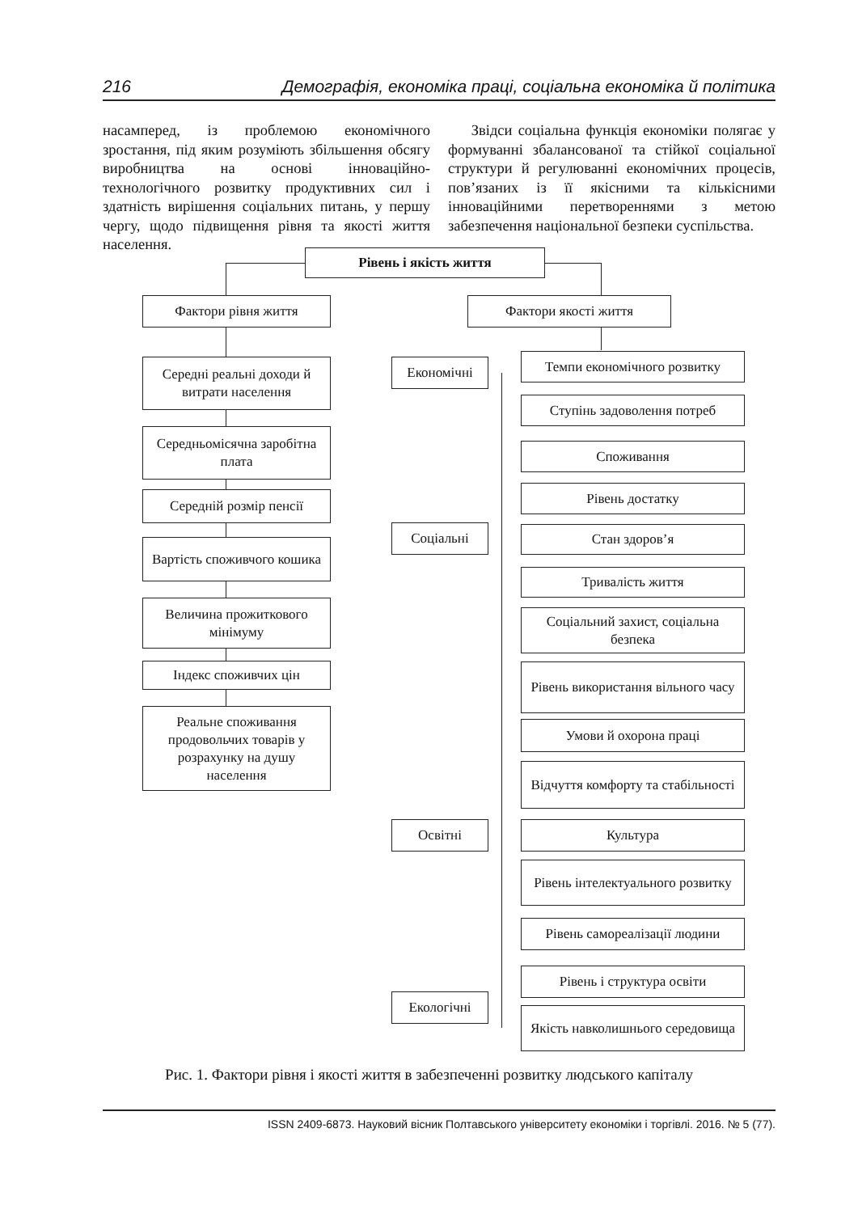216 Демографія, економіка праці, соціальна економіка й політика
насамперед, із проблемою економічного зростання, під яким розуміють збільшення обсягу виробництва на основі інноваційно-технологічного розвитку продуктивних сил і здатність вирішення соціальних питань, у першу чергу, щодо підвищення рівня та якості життя населення.
Звідси соціальна функція економіки полягає у формуванні збалансованої та стійкої соціальної структури й регулюванні економічних процесів, пов’язаних із її якісними та кількісними інноваційними перетвореннями з метою забезпечення національної безпеки суспільства.
Рівень і якість життя
Фактори рівня життя Фактори якості життя
Середні реальні доходи й витрати населення
Середньомісячна заробітна плата
Середній розмір пенсії
Вартість споживчого кошика
Величина прожиткового мінімуму
Індекс споживчих цін
Реальне споживання продовольчих товарів у розрахунку на душу населення
Економічні
Соціальні
Освітні
Екологічні
Темпи економічного розвитку
Ступінь задоволення потреб
Споживання
Рівень достатку
Стан здоров’я
Тривалість життя
Соціальний захист, соціальна безпека
Рівень використання вільного часу
Умови й охорона праці
Відчуття комфорту та стабільності
Культура
Рівень інтелектуального розвитку
Рівень самореалізації людини
Рівень і структура освіти
Якість навколишнього середовища
Рис. 1. Фактори рівня і якості життя в забезпеченні розвитку людського капіталу
ISSN 2409-6873. Науковий вісник Полтавського університету економіки і торгівлі. 2016. № 5 (77).